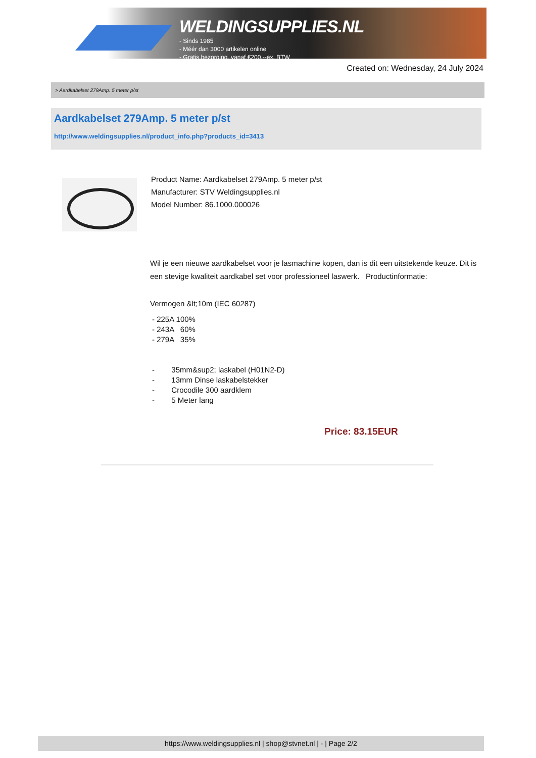WELDINGSUPPLIES.NL
- Sinds 1985
- Méér dan 3000 artikelen online
- Gratis bezorging, vanaf €200,--ex. BTW
Created on: Wednesday, 24 July 2024
> Aardkabelset 279Amp. 5 meter p/st
Aardkabelset 279Amp. 5 meter p/st
http://www.weldingsupplies.nl/product_info.php?products_id=3413
Product Name: Aardkabelset 279Amp. 5 meter p/st
Manufacturer: STV Weldingsupplies.nl
Model Number: 86.1000.000026
Wil je een nieuwe aardkabelset voor je lasmachine kopen, dan is dit een uitstekende keuze. Dit is een stevige kwaliteit aardkabel set voor professioneel laswerk. Productinformatie:
Vermogen &lt;10m (IEC 60287)
- 225A 100%
- 243A 60%
- 279A 35%
- 35mm&sup2; laskabel (H01N2-D)
- 13mm Dinse laskabelstekker
- Crocodile 300 aardklem
- 5 Meter lang
Price: 83.15EUR
https://www.weldingsupplies.nl | shop@stvnet.nl | - | Page 2/2